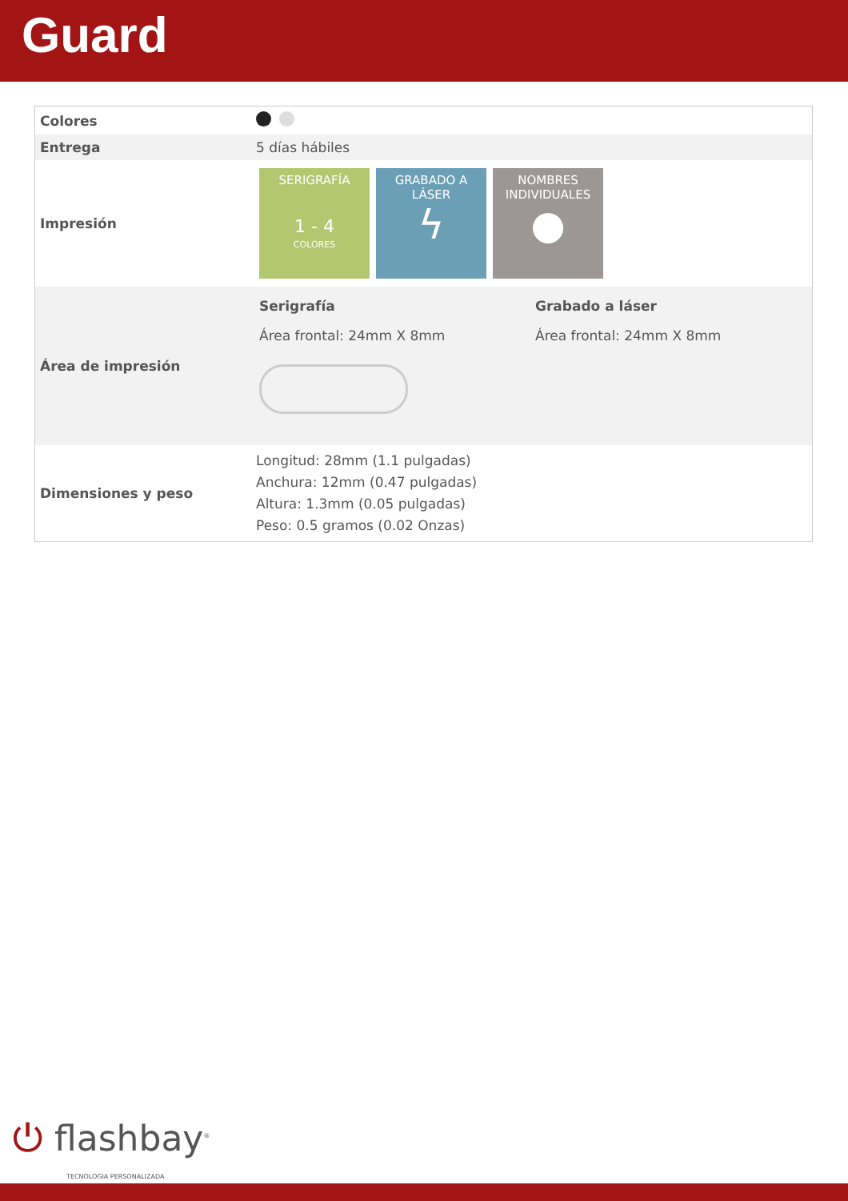Guard
| Colores | |
| Entrega | 5 días hábiles |
| Impresión | SERIGRAFÍA 1 - 4 COLORES GRABADO A LÁSER ϟ NOMBRES INDIVIDUALES ● |
| Área de impresión | Serigrafía Área frontal: 24mm X 8mm Grabado a láser Área frontal: 24mm X 8mm |
| Dimensiones y peso | Longitud: 28mm (1.1 pulgadas) Anchura: 12mm (0.47 pulgadas) Altura: 1.3mm (0.05 pulgadas) Peso: 0.5 gramos (0.02 Onzas) |
⏻ flashbay<sup>®</sup>
TECNOLOGIA PERSONALIZADA